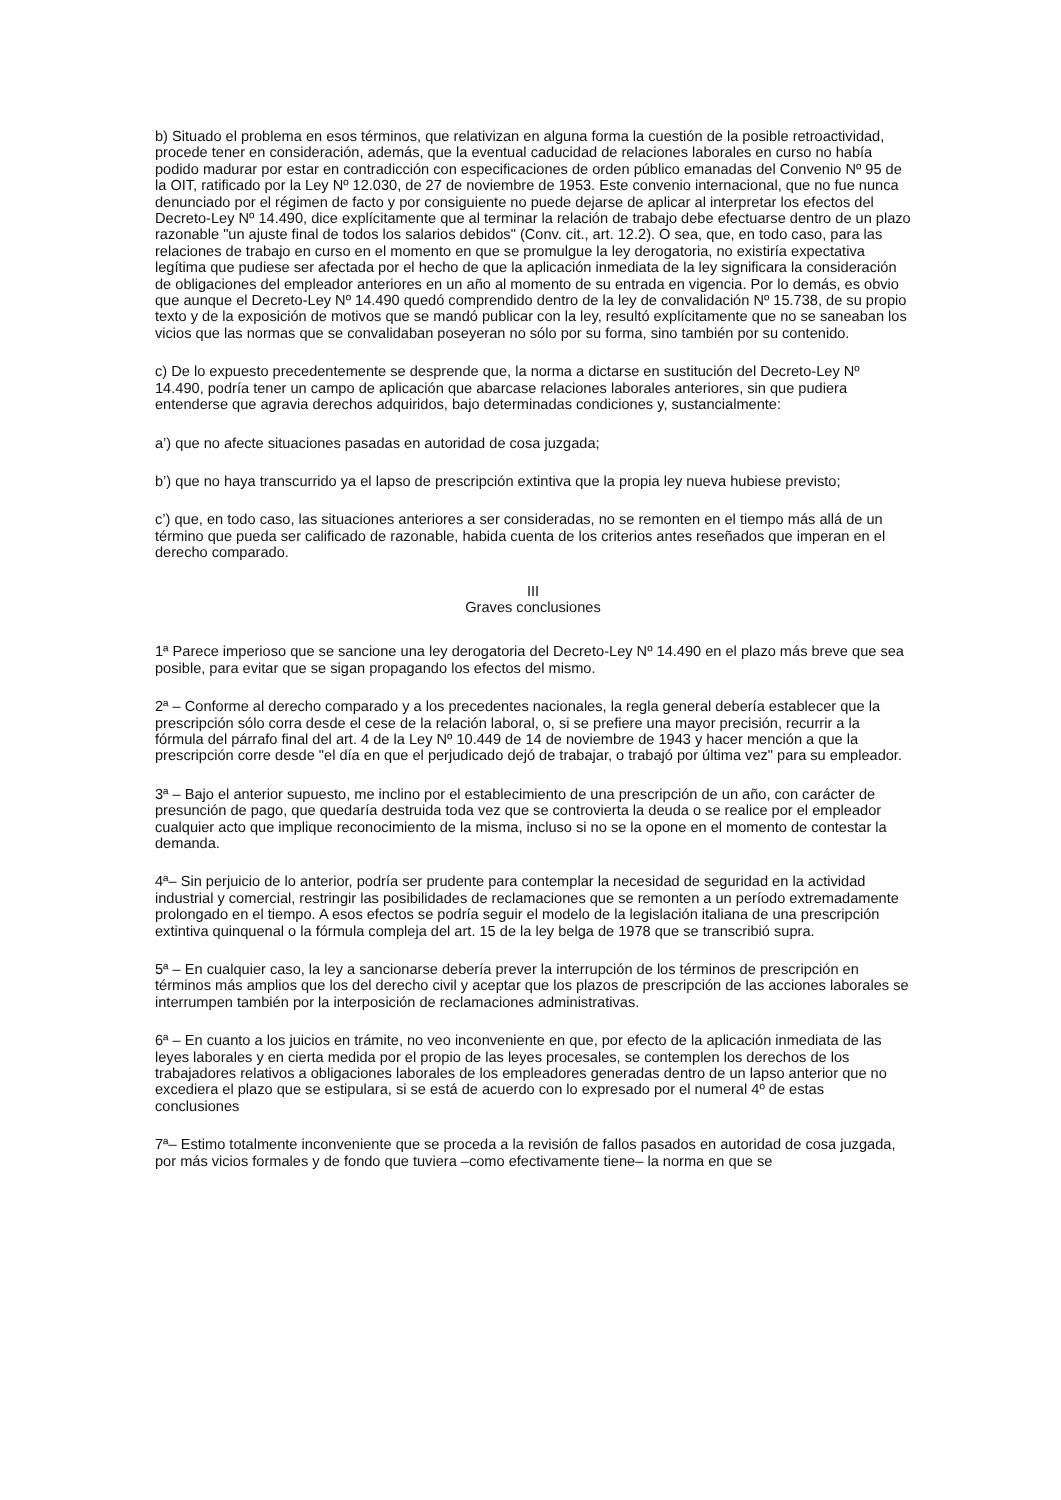b) Situado el problema en esos términos, que relativizan en alguna forma la cuestión de la posible retroactividad, procede tener en consideración, además, que la eventual caducidad de relaciones laborales en curso no había podido madurar por estar en contradicción con especificaciones de orden público emanadas del Convenio Nº 95 de la OIT, ratificado por la Ley Nº 12.030, de 27 de noviembre de 1953. Este convenio internacional, que no fue nunca denunciado por el régimen de facto y por consiguiente no puede dejarse de aplicar al interpretar los efectos del Decreto-Ley Nº 14.490, dice explícitamente que al terminar la relación de trabajo debe efectuarse dentro de un plazo razonable "un ajuste final de todos los salarios debidos" (Conv. cit., art. 12.2). O sea, que, en todo caso, para las relaciones de trabajo en curso en el momento en que se promulgue la ley derogatoria, no existiría expectativa legítima que pudiese ser afectada por el hecho de que la aplicación inmediata de la ley significara la consideración de obligaciones del empleador anteriores en un año al momento de su entrada en vigencia. Por lo demás, es obvio que aunque el Decreto-Ley Nº 14.490 quedó comprendido dentro de la ley de convalidación Nº 15.738, de su propio texto y de la exposición de motivos que se mandó publicar con la ley, resultó explícitamente que no se saneaban los vicios que las normas que se convalidaban poseyeran no sólo por su forma, sino también por su contenido.
c) De lo expuesto precedentemente se desprende que, la norma a dictarse en sustitución del Decreto-Ley Nº 14.490, podría tener un campo de aplicación que abarcase relaciones laborales anteriores, sin que pudiera entenderse que agravia derechos adquiridos, bajo determinadas condiciones y, sustancialmente:
a’) que no afecte situaciones pasadas en autoridad de cosa juzgada;
b’) que no haya transcurrido ya el lapso de prescripción extintiva que la propia ley nueva hubiese previsto;
c’) que, en todo caso, las situaciones anteriores a ser consideradas, no se remonten en el tiempo más allá de un término que pueda ser calificado de razonable, habida cuenta de los criterios antes reseñados que imperan en el derecho comparado.
III
Graves conclusiones
1ª Parece imperioso que se sancione una ley derogatoria del Decreto-Ley Nº 14.490 en el plazo más breve que sea posible, para evitar que se sigan propagando los efectos del mismo.
2ª – Conforme al derecho comparado y a los precedentes nacionales, la regla general debería establecer que la prescripción sólo corra desde el cese de la relación laboral, o, si se prefiere una mayor precisión, recurrir a la fórmula del párrafo final del art. 4 de la Ley Nº 10.449 de 14 de noviembre de 1943 y hacer mención a que la prescripción corre desde "el día en que el perjudicado dejó de trabajar, o trabajó por última vez" para su empleador.
3ª – Bajo el anterior supuesto, me inclino por el establecimiento de una prescripción de un año, con carácter de presunción de pago, que quedaría destruida toda vez que se controvierta la deuda o se realice por el empleador cualquier acto que implique reconocimiento de la misma, incluso si no se la opone en el momento de contestar la demanda.
4ª– Sin perjuicio de lo anterior, podría ser prudente para contemplar la necesidad de seguridad en la actividad industrial y comercial, restringir las posibilidades de reclamaciones que se remonten a un período extremadamente prolongado en el tiempo. A esos efectos se podría seguir el modelo de la legislación italiana de una prescripción extintiva quinquenal o la fórmula compleja del art. 15 de la ley belga de 1978 que se transcribió supra.
5ª – En cualquier caso, la ley a sancionarse debería prever la interrupción de los términos de prescripción en términos más amplios que los del derecho civil y aceptar que los plazos de prescripción de las acciones laborales se interrumpen también por la interposición de reclamaciones administrativas.
6ª – En cuanto a los juicios en trámite, no veo inconveniente en que, por efecto de la aplicación inmediata de las leyes laborales y en cierta medida por el propio de las leyes procesales, se contemplen los derechos de los trabajadores relativos a obligaciones laborales de los empleadores generadas dentro de un lapso anterior que no excediera el plazo que se estipulara, si se está de acuerdo con lo expresado por el numeral 4º de estas conclusiones
7ª– Estimo totalmente inconveniente que se proceda a la revisión de fallos pasados en autoridad de cosa juzgada, por más vicios formales y de fondo que tuviera –como efectivamente tiene– la norma en que se